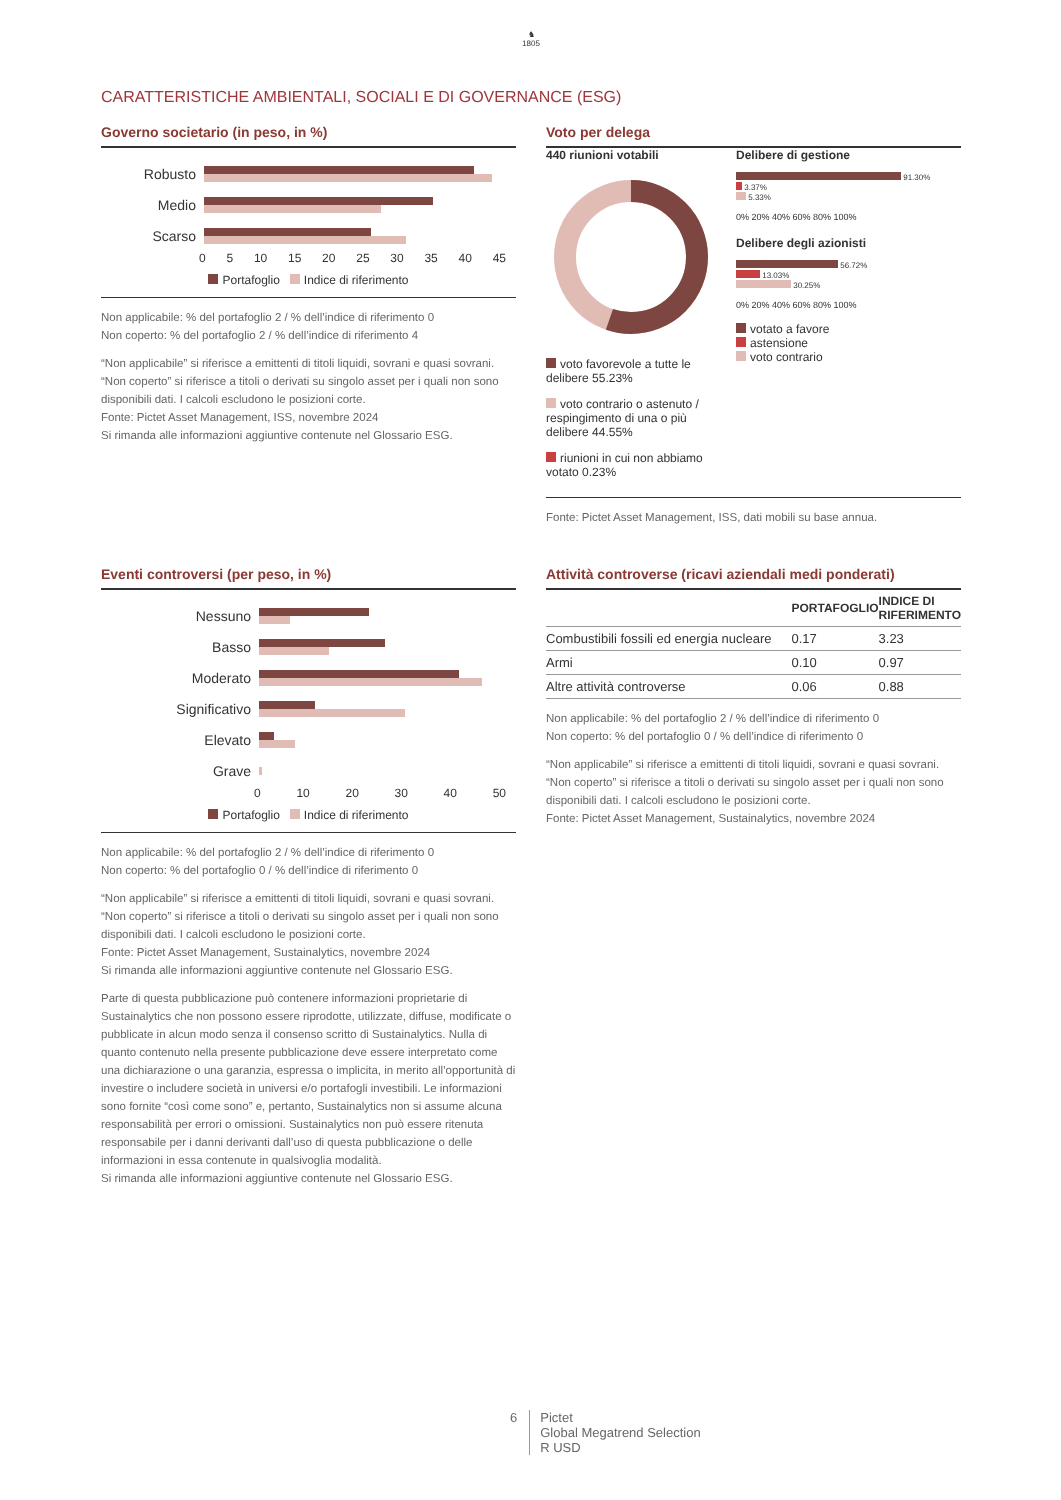♞
1805
CARATTERISTICHE AMBIENTALI, SOCIALI E DI GOVERNANCE (ESG)
Governo societario (in peso, in %)
Robusto
Medio
Scarso
0 5 10 15 20 25 30 35 40 45
Portafoglio Indice di riferimento
Non applicabile: % del portafoglio 2 / % dell’indice di riferimento 0
Non coperto: % del portafoglio 2 / % dell’indice di riferimento 4
“Non applicabile” si riferisce a emittenti di titoli liquidi, sovrani e quasi sovrani. “Non coperto” si riferisce a titoli o derivati su singolo asset per i quali non sono disponibili dati. I calcoli escludono le posizioni corte.
Fonte: Pictet Asset Management, ISS, novembre 2024
Si rimanda alle informazioni aggiuntive contenute nel Glossario ESG.
Voto per delega
440 riunioni votabili
voto favorevole a tutte le delibere 55.23%
voto contrario o astenuto / respingimento di una o più delibere 44.55%
riunioni in cui non abbiamo votato 0.23%
Delibere di gestione
91.30%
3.37%
5.33%
0% 20% 40% 60% 80% 100%
Delibere degli azionisti
56.72%
13.03%
30.25%
0% 20% 40% 60% 80% 100%
votato a favore
astensione
voto contrario
Fonte: Pictet Asset Management, ISS, dati mobili su base annua.
Eventi controversi (per peso, in %)
Nessuno
Basso
Moderato
Significativo
Elevato
Grave
0 10 20 30 40 50
Portafoglio Indice di riferimento
Non applicabile: % del portafoglio 2 / % dell’indice di riferimento 0
Non coperto: % del portafoglio 0 / % dell’indice di riferimento 0
“Non applicabile” si riferisce a emittenti di titoli liquidi, sovrani e quasi sovrani. “Non coperto” si riferisce a titoli o derivati su singolo asset per i quali non sono disponibili dati. I calcoli escludono le posizioni corte.
Fonte: Pictet Asset Management, Sustainalytics, novembre 2024
Si rimanda alle informazioni aggiuntive contenute nel Glossario ESG.
Parte di questa pubblicazione può contenere informazioni proprietarie di Sustainalytics che non possono essere riprodotte, utilizzate, diffuse, modificate o pubblicate in alcun modo senza il consenso scritto di Sustainalytics. Nulla di quanto contenuto nella presente pubblicazione deve essere interpretato come una dichiarazione o una garanzia, espressa o implicita, in merito all’opportunità di investire o includere società in universi e/o portafogli investibili. Le informazioni sono fornite “così come sono” e, pertanto, Sustainalytics non si assume alcuna responsabilità per errori o omissioni. Sustainalytics non può essere ritenuta responsabile per i danni derivanti dall’uso di questa pubblicazione o delle informazioni in essa contenute in qualsivoglia modalità.
Si rimanda alle informazioni aggiuntive contenute nel Glossario ESG.
Attività controverse (ricavi aziendali medi ponderati)
| | PORTAFOGLIO | INDICE DI RIFERIMENTO |
| --- | --- | --- |
| Combustibili fossili ed energia nucleare | 0.17 | 3.23 |
| Armi | 0.10 | 0.97 |
| Altre attività controverse | 0.06 | 0.88 |
Non applicabile: % del portafoglio 2 / % dell’indice di riferimento 0
Non coperto: % del portafoglio 0 / % dell’indice di riferimento 0
“Non applicabile” si riferisce a emittenti di titoli liquidi, sovrani e quasi sovrani. “Non coperto” si riferisce a titoli o derivati su singolo asset per i quali non sono disponibili dati. I calcoli escludono le posizioni corte.
Fonte: Pictet Asset Management, Sustainalytics, novembre 2024
6 Pictet
Global Megatrend Selection
R USD